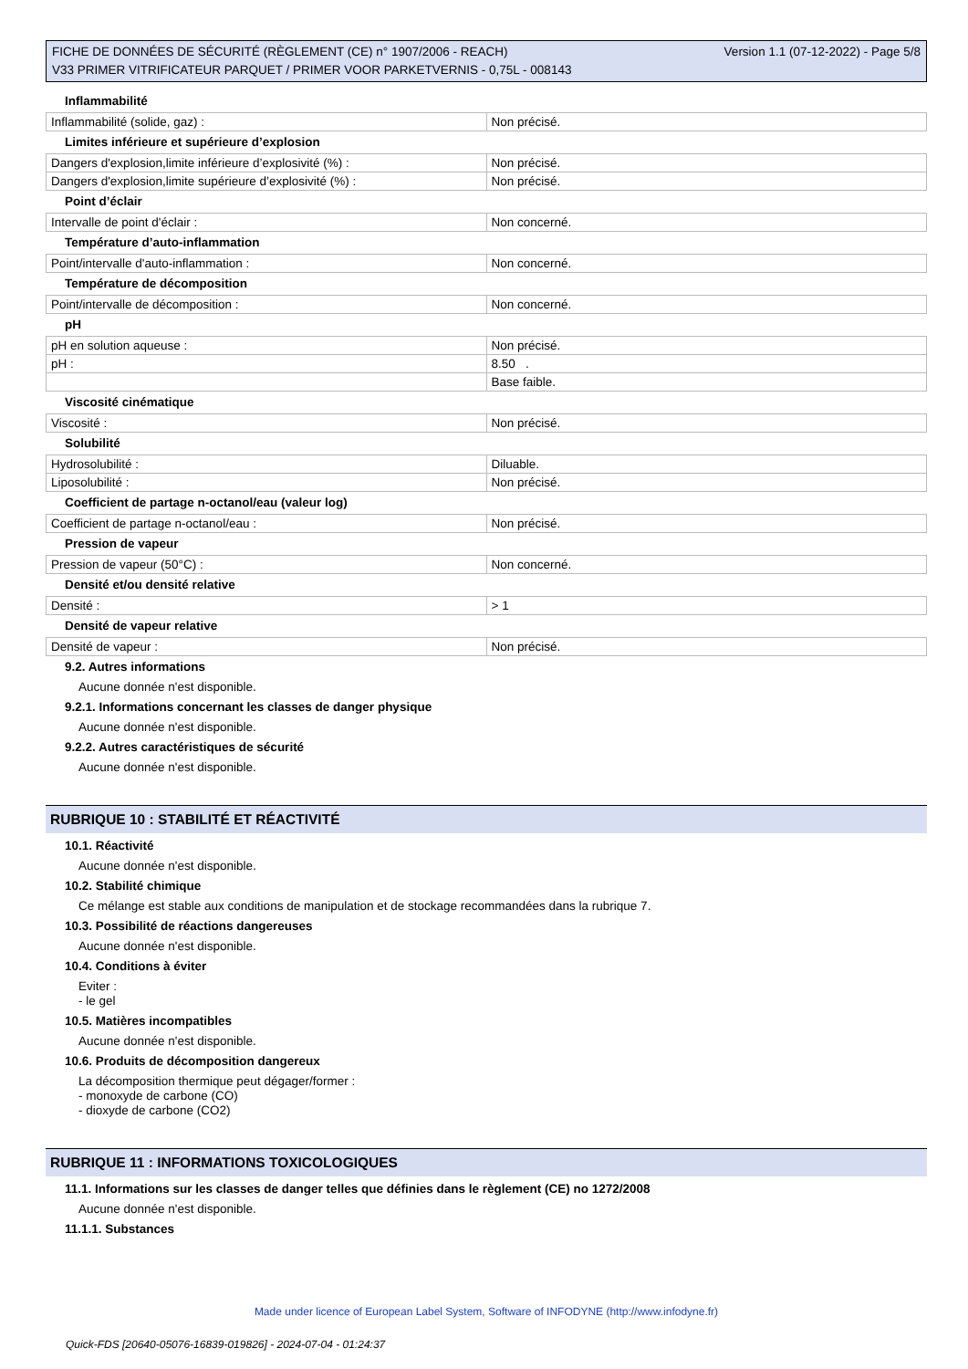FICHE DE DONNÉES DE SÉCURITÉ (RÈGLEMENT (CE) n° 1907/2006 - REACH)
V33 PRIMER VITRIFICATEUR PARQUET / PRIMER VOOR PARKETVERNIS - 0,75L - 008143
Version 1.1 (07-12-2022) - Page 5/8
Inflammabilité
| Inflammabilité (solide, gaz) : | Non précisé. |
Limites inférieure et supérieure d’explosion
| Dangers d'explosion,limite inférieure d’explosivité (%) : | Non précisé. |
| Dangers d'explosion,limite supérieure d’explosivité (%) : | Non précisé. |
Point d’éclair
| Intervalle de point d'éclair : | Non concerné. |
Température d’auto-inflammation
| Point/intervalle d'auto-inflammation : | Non concerné. |
Température de décomposition
| Point/intervalle de décomposition : | Non concerné. |
pH
| pH en solution aqueuse : | Non précisé. |
| pH : | 8.50 . |
| | Base faible. |
Viscosité cinématique
| Viscosité : | Non précisé. |
Solubilité
| Hydrosolubilité : | Diluable. |
| Liposolubilité : | Non précisé. |
Coefficient de partage n-octanol/eau (valeur log)
| Coefficient de partage n-octanol/eau : | Non précisé. |
Pression de vapeur
| Pression de vapeur (50°C) : | Non concerné. |
Densité et/ou densité relative
| Densité : | > 1 |
Densité de vapeur relative
| Densité de vapeur : | Non précisé. |
9.2. Autres informations
Aucune donnée n'est disponible.
9.2.1. Informations concernant les classes de danger physique
Aucune donnée n'est disponible.
9.2.2. Autres caractéristiques de sécurité
Aucune donnée n'est disponible.
RUBRIQUE 10 : STABILITÉ ET RÉACTIVITÉ
10.1. Réactivité
Aucune donnée n'est disponible.
10.2. Stabilité chimique
Ce mélange est stable aux conditions de manipulation et de stockage recommandées dans la rubrique 7.
10.3. Possibilité de réactions dangereuses
Aucune donnée n'est disponible.
10.4. Conditions à éviter
Eviter :
- le gel
10.5. Matières incompatibles
Aucune donnée n'est disponible.
10.6. Produits de décomposition dangereux
La décomposition thermique peut dégager/former :
- monoxyde de carbone (CO)
- dioxyde de carbone (CO2)
RUBRIQUE 11 : INFORMATIONS TOXICOLOGIQUES
11.1. Informations sur les classes de danger telles que définies dans le règlement (CE) no 1272/2008
Aucune donnée n'est disponible.
11.1.1. Substances
Made under licence of European Label System, Software of INFODYNE (http://www.infodyne.fr)
Quick-FDS [20640-05076-16839-019826] - 2024-07-04 - 01:24:37